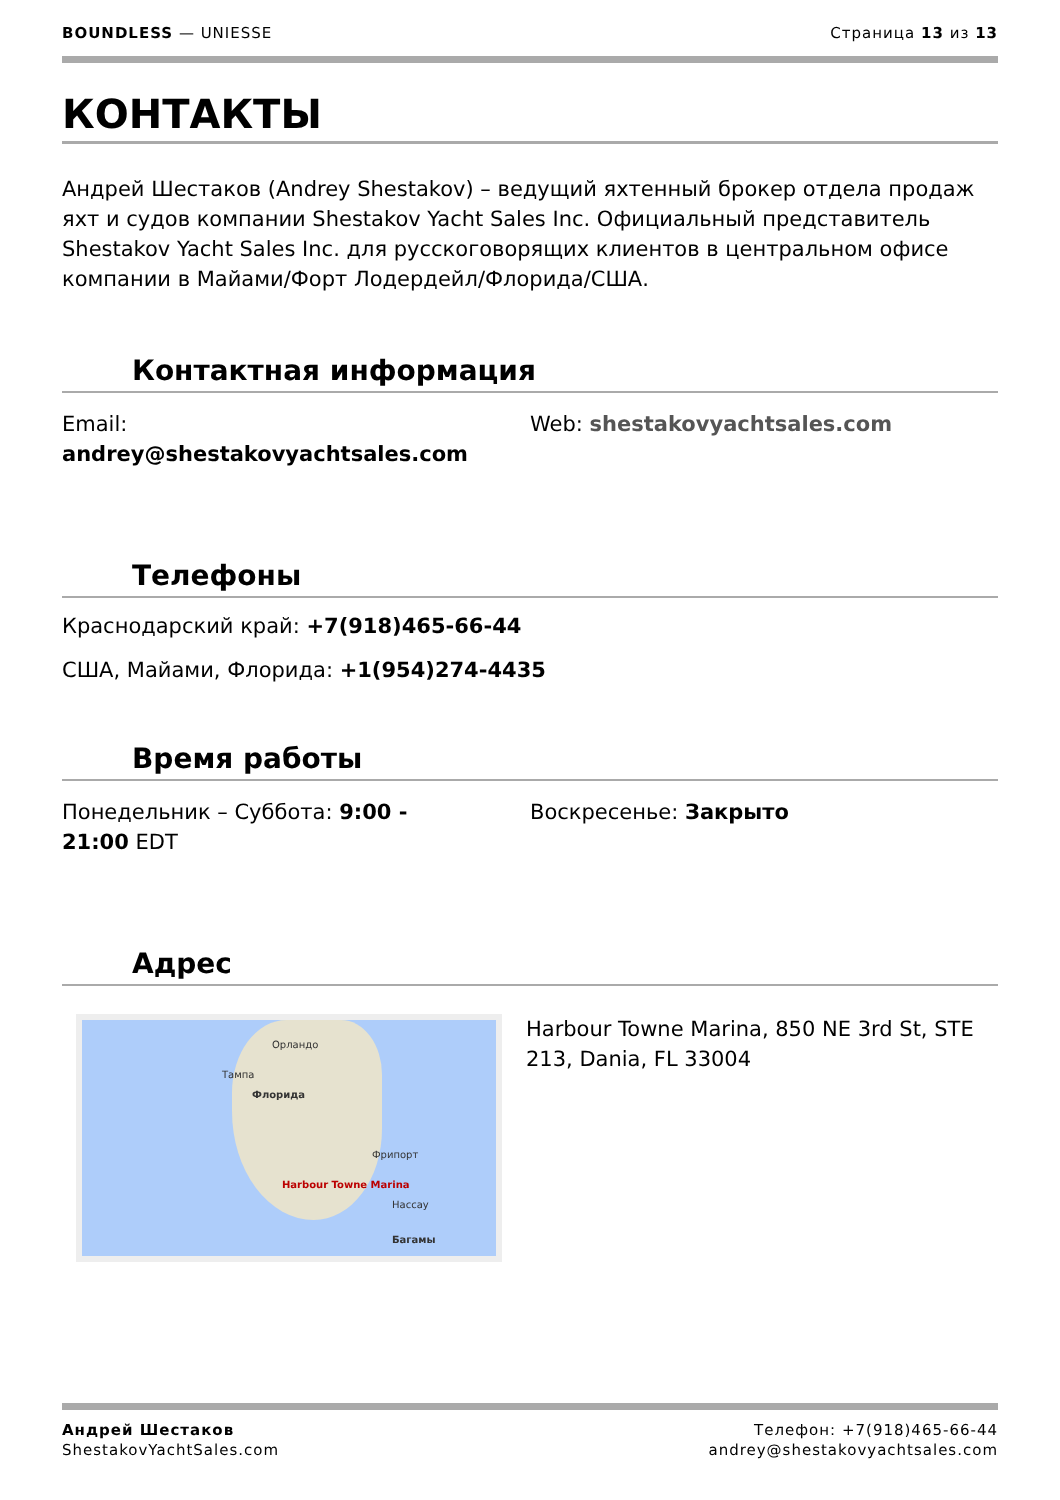BOUNDLESS — UNIESSE Страница 13 из 13
КОНТАКТЫ
Андрей Шестаков (Andrey Shestakov) – ведущий яхтенный брокер отдела продаж яхт и судов компании Shestakov Yacht Sales Inc. Официальный представитель Shestakov Yacht Sales Inc. для русскоговорящих клиентов в центральном офисе компании в Майами/Форт Лодердейл/Флорида/США.
Контактная информация
Email:
andrey@shestakovyachtsales.com
Web: shestakovyachtsales.com
Телефоны
Краснодарский край: +7(918)465-66-44
США, Майами, Флорида: +1(954)274-4435
Время работы
Понедельник – Суббота: 9:00 -
21:00 EDT
Воскресенье: Закрыто
Адрес
Орландо
Тампа
Флорида
Фрипорт
Нассау
Багамы
Harbour Towne Marina
Harbour Towne Marina, 850 NE 3rd St, STE 213, Dania, FL 33004
Андрей Шестаков
ShestakovYachtSales.com
Телефон: +7(918)465-66-44
andrey@shestakovyachtsales.com